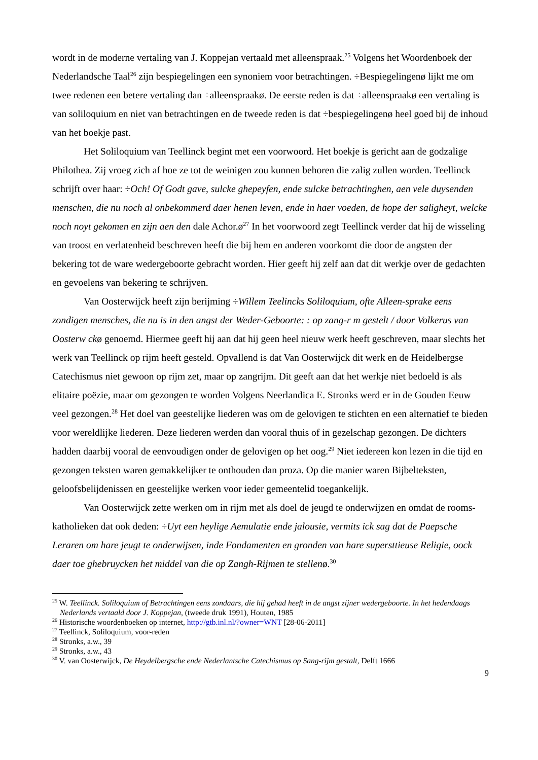wordt in de moderne vertaling van J. Koppejan vertaald met alleenspraak.<sup>25</sup> Volgens het Woordenboek der Nederlandsche Taal<sup>26</sup> zijn bespiegelingen een synoniem voor betrachtingen. ÷Bespiegelingenø lijkt me om twee redenen een betere vertaling dan ÷alleenspraakø. De eerste reden is dat ÷alleenspraakø een vertaling is van soliloquium en niet van betrachtingen en de tweede reden is dat ÷bespiegelingenø heel goed bij de inhoud van het boekje past.
Het Soliloquium van Teellinck begint met een voorwoord. Het boekje is gericht aan de godzalige Philothea. Zij vroeg zich af hoe ze tot de weinigen zou kunnen behoren die zalig zullen worden. Teellinck schrijft over haar: ÷Och! Of Godt gave, sulcke ghepeyfen, ende sulcke betrachtinghen, aen vele duysenden menschen, die nu noch al onbekommerd daer henen leven, ende in haer voeden, de hope der saligheyt, welcke noch noyt gekomen en zijn aen den dale Achor.ø<sup>27</sup> In het voorwoord zegt Teellinck verder dat hij de wisseling van troost en verlatenheid beschreven heeft die bij hem en anderen voorkomt die door de angsten der bekering tot de ware wedergeboorte gebracht worden. Hier geeft hij zelf aan dat dit werkje over de gedachten en gevoelens van bekering te schrijven.
Van Oosterwijck heeft zijn berijming ÷Willem Teelincks Soliloquium, ofte Alleen-sprake eens zondigen mensches, die nu is in den angst der Weder-Geboorte: : op zang-r m gestelt / door Volkerus van Oosterw ckø genoemd. Hiermee geeft hij aan dat hij geen heel nieuw werk heeft geschreven, maar slechts het werk van Teellinck op rijm heeft gesteld. Opvallend is dat Van Oosterwijck dit werk en de Heidelbergse Catechismus niet gewoon op rijm zet, maar op zangrijm. Dit geeft aan dat het werkje niet bedoeld is als elitaire poëzie, maar om gezongen te worden Volgens Neerlandica E. Stronks werd er in de Gouden Eeuw veel gezongen.<sup>28</sup> Het doel van geestelijke liederen was om de gelovigen te stichten en een alternatief te bieden voor wereldlijke liederen. Deze liederen werden dan vooral thuis of in gezelschap gezongen. De dichters hadden daarbij vooral de eenvoudigen onder de gelovigen op het oog.<sup>29</sup> Niet iedereen kon lezen in die tijd en gezongen teksten waren gemakkelijker te onthouden dan proza. Op die manier waren Bijbelteksten, geloofsbelijdenissen en geestelijke werken voor ieder gemeentelid toegankelijk.
Van Oosterwijck zette werken om in rijm met als doel de jeugd te onderwijzen en omdat de rooms-katholieken dat ook deden: ÷Uyt een heylige Aemulatie ende jalousie, vermits ick sag dat de Paepsche Leraren om hare jeugt te onderwijsen, inde Fondamenten en gronden van hare supersttieuse Religie, oock daer toe ghebruycken het middel van die op Zangh-Rijmen te stellenø.<sup>30</sup>
<sup>25</sup> W. Teellinck. Soliloquium of Betrachtingen eens zondaars, die hij gehad heeft in de angst zijner wedergeboorte. In het hedendaags Nederlands vertaald door J. Koppejan, (tweede druk 1991), Houten, 1985
<sup>26</sup> Historische woordenboeken op internet, http://gtb.inl.nl/?owner=WNT [28-06-2011]
<sup>27</sup> Teellinck, Soliloquium, voor-reden
<sup>28</sup> Stronks, a.w., 39
<sup>29</sup> Stronks, a.w., 43
<sup>30</sup> V. van Oosterwijck, De Heydelbergsche ende Nederlantsche Catechismus op Sang-rijm gestalt, Delft 1666
9